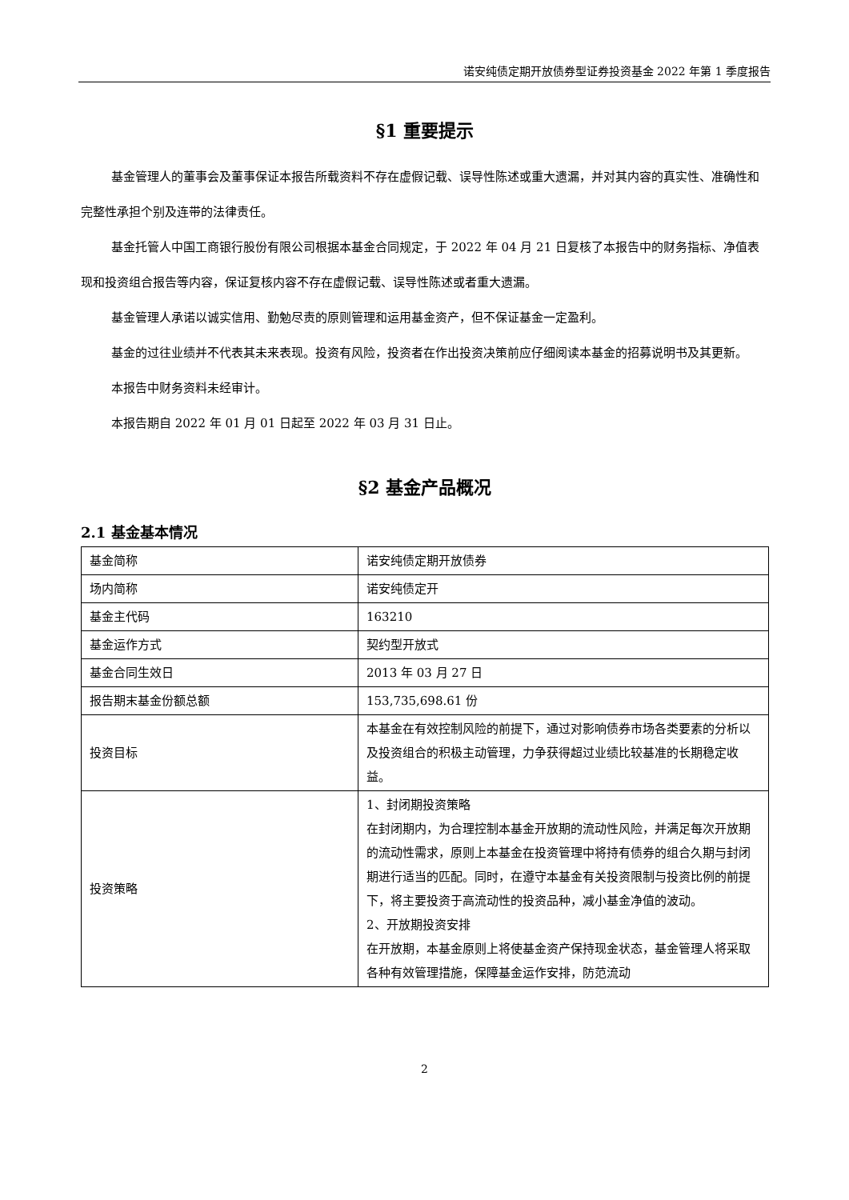诺安纯债定期开放债券型证券投资基金 2022 年第 1 季度报告
§1 重要提示
基金管理人的董事会及董事保证本报告所载资料不存在虚假记载、误导性陈述或重大遗漏，并对其内容的真实性、准确性和完整性承担个别及连带的法律责任。
基金托管人中国工商银行股份有限公司根据本基金合同规定，于 2022 年 04 月 21 日复核了本报告中的财务指标、净值表现和投资组合报告等内容，保证复核内容不存在虚假记载、误导性陈述或者重大遗漏。
基金管理人承诺以诚实信用、勤勉尽责的原则管理和运用基金资产，但不保证基金一定盈利。
基金的过往业绩并不代表其未来表现。投资有风险，投资者在作出投资决策前应仔细阅读本基金的招募说明书及其更新。
本报告中财务资料未经审计。
本报告期自 2022 年 01 月 01 日起至 2022 年 03 月 31 日止。
§2 基金产品概况
2.1 基金基本情况
| 基金简称 | 诺安纯债定期开放债券 |
| 场内简称 | 诺安纯债定开 |
| 基金主代码 | 163210 |
| 基金运作方式 | 契约型开放式 |
| 基金合同生效日 | 2013 年 03 月 27 日 |
| 报告期末基金份额总额 | 153,735,698.61 份 |
| 投资目标 | 本基金在有效控制风险的前提下，通过对影响债券市场各类要素的分析以及投资组合的积极主动管理，力争获得超过业绩比较基准的长期稳定收益。 |
| 投资策略 | 1、封闭期投资策略 在封闭期内，为合理控制本基金开放期的流动性风险，并满足每次开放期的流动性需求，原则上本基金在投资管理中将持有债券的组合久期与封闭期进行适当的匹配。同时，在遵守本基金有关投资限制与投资比例的前提下，将主要投资于高流动性的投资品种，减小基金净值的波动。 2、开放期投资安排 在开放期，本基金原则上将使基金资产保持现金状态，基金管理人将采取各种有效管理措施，保障基金运作安排，防范流动 |
2